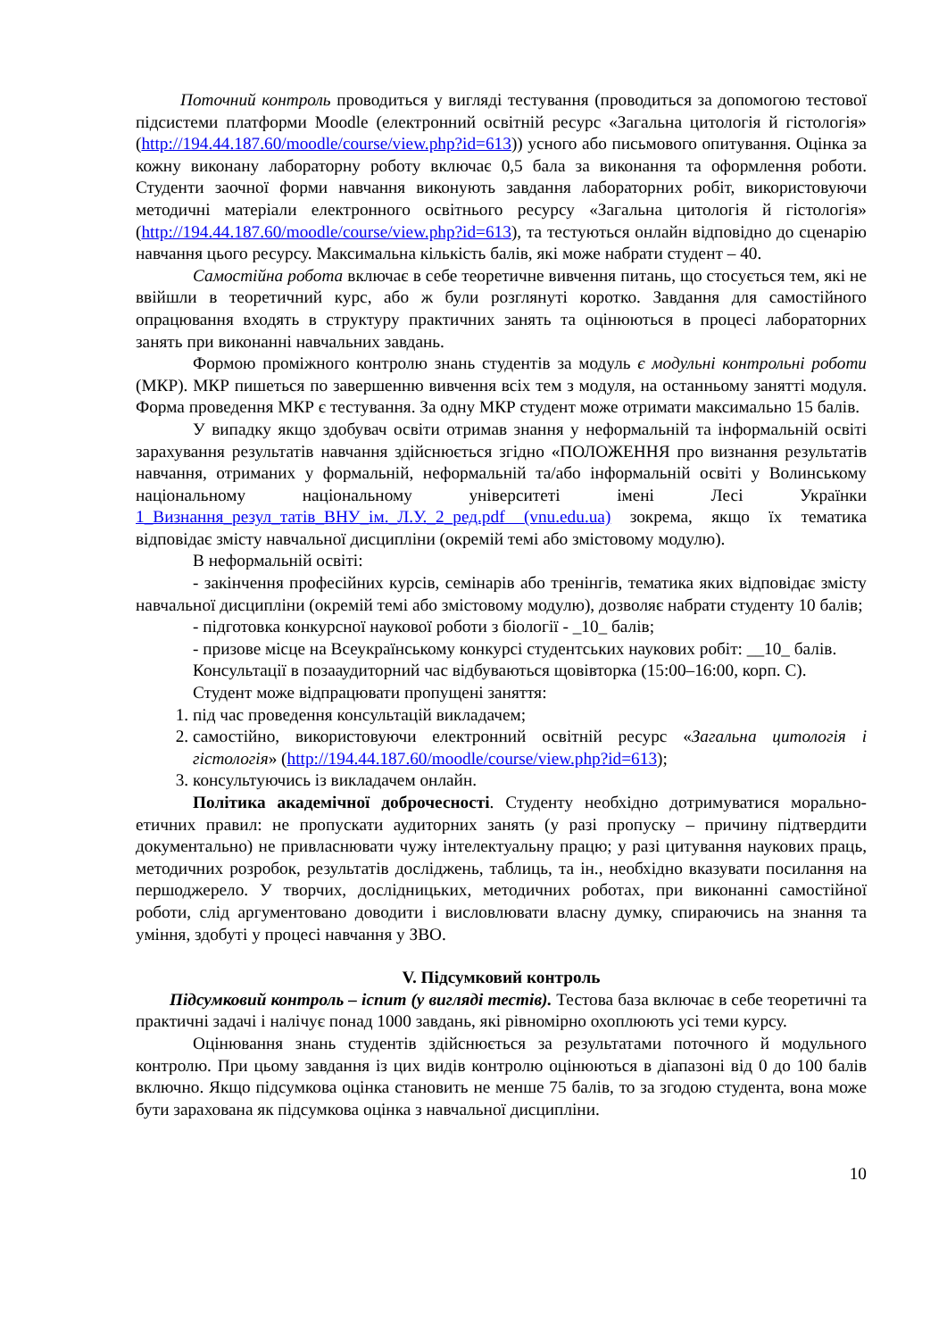Поточний контроль проводиться у вигляді тестування (проводиться за допомогою тестової підсистеми платформи Moodle (електронний освітній ресурс «Загальна цитологія й гістологія» (http://194.44.187.60/moodle/course/view.php?id=613)) усного або письмового опитування. Оцінка за кожну виконану лабораторну роботу включає 0,5 бала за виконання та оформлення роботи. Студенти заочної форми навчання виконують завдання лабораторних робіт, використовуючи методичні матеріали електронного освітнього ресурсу «Загальна цитологія й гістологія» (http://194.44.187.60/moodle/course/view.php?id=613), та тестуються онлайн відповідно до сценарію навчання цього ресурсу. Максимальна кількість балів, які може набрати студент – 40.
Самостійна робота включає в себе теоретичне вивчення питань, що стосується тем, які не ввійшли в теоретичний курс, або ж були розглянуті коротко. Завдання для самостійного опрацювання входять в структуру практичних занять та оцінюються в процесі лабораторних занять при виконанні навчальних завдань.
Формою проміжного контролю знань студентів за модуль є модульні контрольні роботи (МКР). МКР пишеться по завершенню вивчення всіх тем з модуля, на останньому занятті модуля. Форма проведення МКР є тестування. За одну МКР студент може отримати максимально 15 балів.
У випадку якщо здобувач освіти отримав знання у неформальній та інформальній освіті зарахування результатів навчання здійснюється згідно «ПОЛОЖЕННЯ про визнання результатів навчання, отриманих у формальній, неформальній та/або інформальній освіті у Волинському національному національному університеті імені Лесі Українки 1_Визнання_резул_татів_ВНУ_ім._Л.У._2_ред.pdf (vnu.edu.ua) зокрема, якщо їх тематика відповідає змісту навчальної дисципліни (окремій темі або змістовому модулю).
В неформальній освіті:
- закінчення професійних курсів, семінарів або тренінгів, тематика яких відповідає змісту навчальної дисципліни (окремій темі або змістовому модулю), дозволяє набрати студенту 10 балів;
- підготовка конкурсної наукової роботи з біології - _10_ балів;
- призове місце на Всеукраїнському конкурсі студентських наукових робіт: __10_ балів.
Консультації в позааудиторний час відбуваються щовівторка (15:00–16:00, корп. С).
Студент може відпрацювати пропущені заняття:
1. під час проведення консультацій викладачем;
2. самостійно, використовуючи електронний освітній ресурс «Загальна цитологія і гістологія» (http://194.44.187.60/moodle/course/view.php?id=613);
3. консультуючись із викладачем онлайн.
Політика академічної доброчесності. Студенту необхідно дотримуватися морально-етичних правил: не пропускати аудиторних занять (у разі пропуску – причину підтвердити документально) не привласнювати чужу інтелектуальну працю; у разі цитування наукових праць, методичних розробок, результатів досліджень, таблиць, та ін., необхідно вказувати посилання на першоджерело. У творчих, дослідницьких, методичних роботах, при виконанні самостійної роботи, слід аргументовано доводити і висловлювати власну думку, спираючись на знання та уміння, здобуті у процесі навчання у ЗВО.
V. Підсумковий контроль
Підсумковий контроль – іспит (у вигляді тестів). Тестова база включає в себе теоретичні та практичні задачі і налічує понад 1000 завдань, які рівномірно охоплюють усі теми курсу.
Оцінювання знань студентів здійснюється за результатами поточного й модульного контролю. При цьому завдання із цих видів контролю оцінюються в діапазоні від 0 до 100 балів включно. Якщо підсумкова оцінка становить не менше 75 балів, то за згодою студента, вона може бути зарахована як підсумкова оцінка з навчальної дисципліни.
10